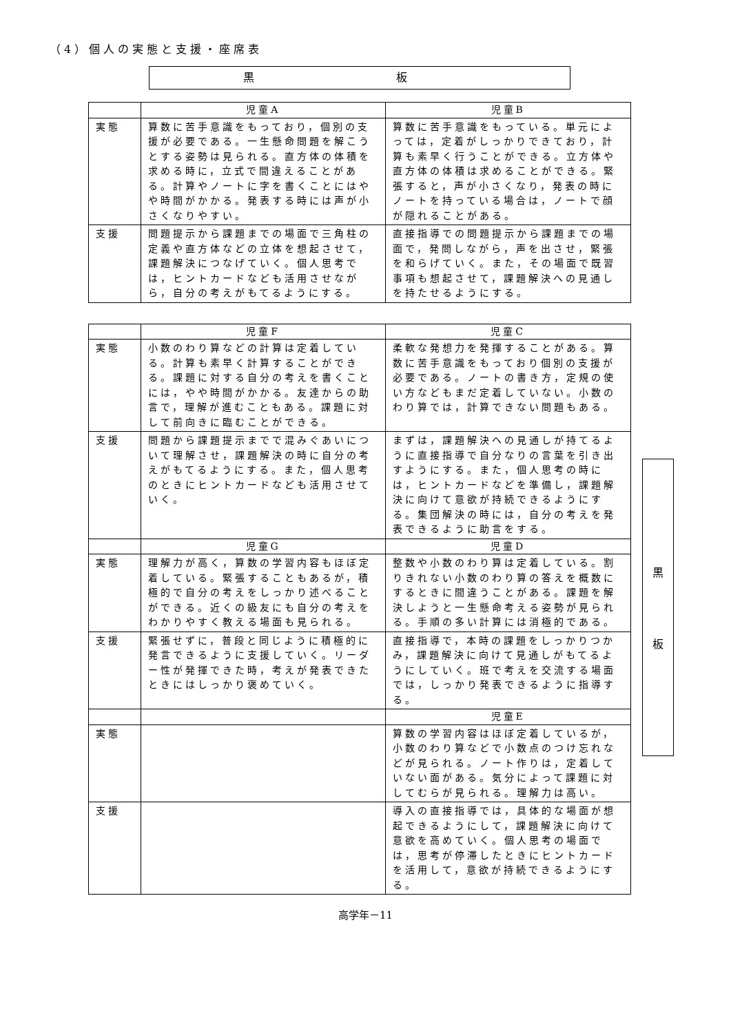（4）個人の実態と支援・座席表
黒 板
| | 児童A | 児童B |
| --- | --- | --- |
| 実態 | 算数に苦手意識をもっており，個別の支援が必要である。一生懸命問題を解こうとする姿勢は見られる。直方体の体積を求める時に，立式で間違えることがある。計算やノートに字を書くことにはやや時間がかかる。発表する時には声が小さくなりやすい。 | 算数に苦手意識をもっている。単元によっては，定着がしっかりできており，計算も素早く行うことができる。立方体や直方体の体積は求めることができる。緊張すると，声が小さくなり，発表の時にノートを持っている場合は，ノートで顔が隠れることがある。 |
| 支援 | 問題提示から課題までの場面で三角柱の定義や直方体などの立体を想起させて，課題解決につなげていく。個人思考では，ヒントカードなども活用させながら，自分の考えがもてるようにする。 | 直接指導での問題提示から課題までの場面で，発問しながら，声を出させ，緊張を和らげていく。また，その場面で既習事項も想起させて，課題解決への見通しを持たせるようにする。 |
| | 児童F | 児童C |
| --- | --- | --- |
| 実態 | 小数のわり算などの計算は定着している。計算も素早く計算することができる。課題に対する自分の考えを書くことには，やや時間がかかる。友達からの助言で，理解が進むこともある。課題に対して前向きに臨むことができる。 | 柔軟な発想力を発揮することがある。算数に苦手意識をもっており個別の支援が必要である。ノートの書き方，定規の使い方などもまだ定着していない。小数のわり算では，計算できない問題もある。 |
| 支援 | 問題から課題提示までで混みぐあいについて理解させ，課題解決の時に自分の考えがもてるようにする。また，個人思考のときにヒントカードなども活用させていく。 | まずは，課題解決への見通しが持てるように直接指導で自分なりの言葉を引き出すようにする。また，個人思考の時には，ヒントカードなどを準備し，課題解決に向けて意欲が持続できるようにする。集団解決の時には，自分の考えを発表できるように助言をする。 |
| | 児童G | 児童D |
| 実態 | 理解力が高く，算数の学習内容もほぼ定着している。緊張することもあるが，積極的で自分の考えをしっかり述べることができる。近くの級友にも自分の考えをわかりやすく教える場面も見られる。 | 整数や小数のわり算は定着している。割りきれない小数のわり算の答えを概数にするときに間違うことがある。課題を解決しようと一生懸命考える姿勢が見られる。手順の多い計算には消極的である。 |
| 支援 | 緊張せずに，普段と同じように積極的に発言できるように支援していく。リーダー性が発揮できた時，考えが発表できたときにはしっかり褒めていく。 | 直接指導で，本時の課題をしっかりつかみ，課題解決に向けて見通しがもてるようにしていく。班で考えを交流する場面では，しっかり発表できるように指導する。 |
| | | 児童E |
| 実態 | | 算数の学習内容はほぼ定着しているが，小数のわり算などで小数点のつけ忘れなどが見られる。ノート作りは，定着していない面がある。気分によって課題に対してむらが見られる。理解力は高い。 |
| 支援 | | 導入の直接指導では，具体的な場面が想起できるようにして，課題解決に向けて意欲を高めていく。個人思考の場面では，思考が停滞したときにヒントカードを活用して，意欲が持続できるようにする。 |
黒
板
高学年－11